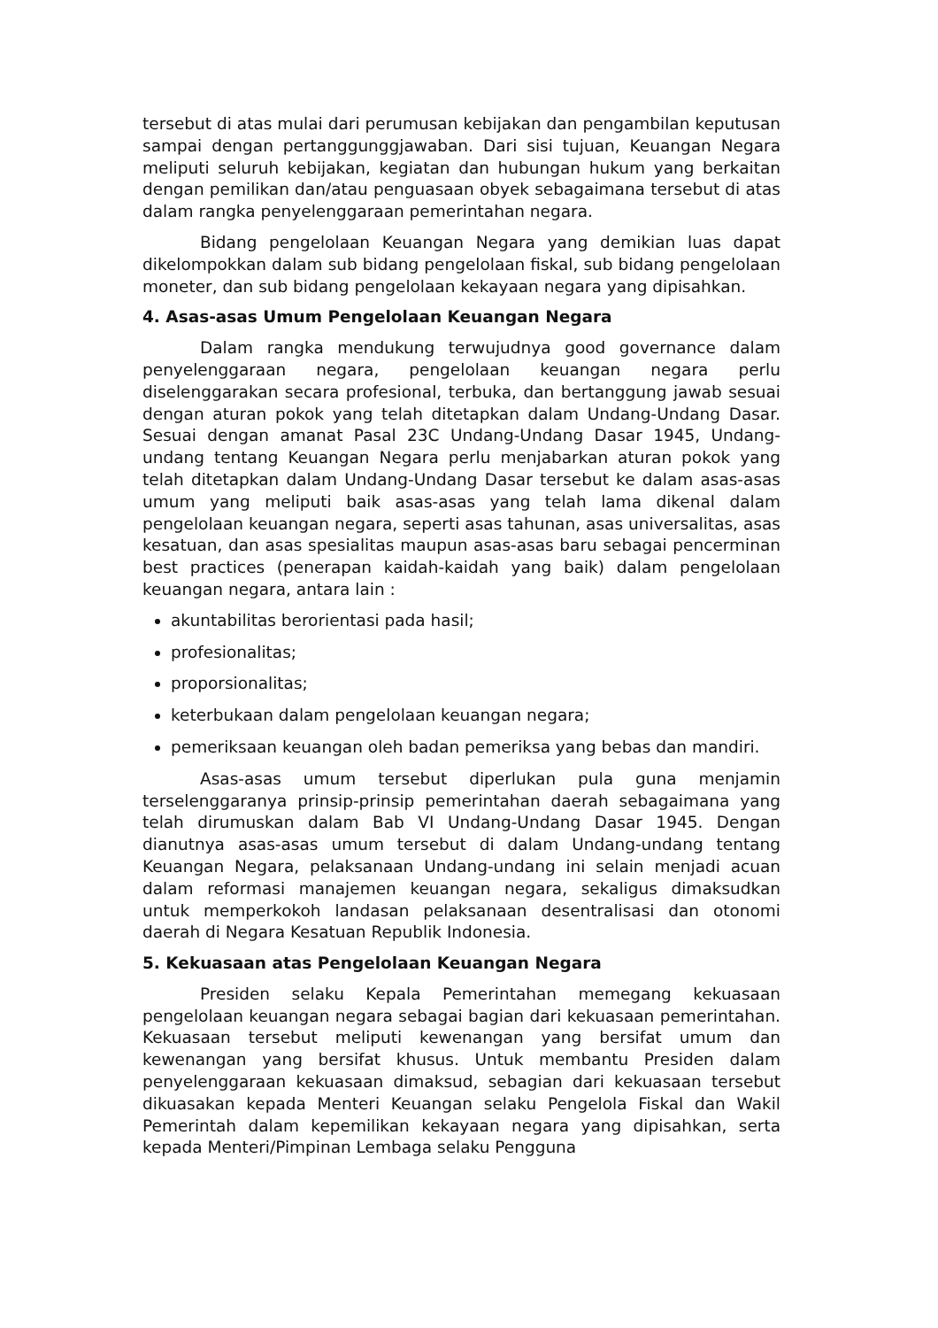tersebut di atas mulai dari perumusan kebijakan dan pengambilan keputusan sampai dengan pertanggunggjawaban. Dari sisi tujuan, Keuangan Negara meliputi seluruh kebijakan, kegiatan dan hubungan hukum yang berkaitan dengan pemilikan dan/atau penguasaan obyek sebagaimana tersebut di atas dalam rangka penyelenggaraan pemerintahan negara.
Bidang pengelolaan Keuangan Negara yang demikian luas dapat dikelompokkan dalam sub bidang pengelolaan fiskal, sub bidang pengelolaan moneter, dan sub bidang pengelolaan kekayaan negara yang dipisahkan.
4. Asas-asas Umum Pengelolaan Keuangan Negara
Dalam rangka mendukung terwujudnya good governance dalam penyelenggaraan negara, pengelolaan keuangan negara perlu diselenggarakan secara profesional, terbuka, dan bertanggung jawab sesuai dengan aturan pokok yang telah ditetapkan dalam Undang-Undang Dasar. Sesuai dengan amanat Pasal 23C Undang-Undang Dasar 1945, Undang-undang tentang Keuangan Negara perlu menjabarkan aturan pokok yang telah ditetapkan dalam Undang-Undang Dasar tersebut ke dalam asas-asas umum yang meliputi baik asas-asas yang telah lama dikenal dalam pengelolaan keuangan negara, seperti asas tahunan, asas universalitas, asas kesatuan, dan asas spesialitas maupun asas-asas baru sebagai pencerminan best practices (penerapan kaidah-kaidah yang baik) dalam pengelolaan keuangan negara, antara lain :
akuntabilitas berorientasi pada hasil;
profesionalitas;
proporsionalitas;
keterbukaan dalam pengelolaan keuangan negara;
pemeriksaan keuangan oleh badan pemeriksa yang bebas dan mandiri.
Asas-asas umum tersebut diperlukan pula guna menjamin terselenggaranya prinsip-prinsip pemerintahan daerah sebagaimana yang telah dirumuskan dalam Bab VI Undang-Undang Dasar 1945. Dengan dianutnya asas-asas umum tersebut di dalam Undang-undang tentang Keuangan Negara, pelaksanaan Undang-undang ini selain menjadi acuan dalam reformasi manajemen keuangan negara, sekaligus dimaksudkan untuk memperkokoh landasan pelaksanaan desentralisasi dan otonomi daerah di Negara Kesatuan Republik Indonesia.
5. Kekuasaan atas Pengelolaan Keuangan Negara
Presiden selaku Kepala Pemerintahan memegang kekuasaan pengelolaan keuangan negara sebagai bagian dari kekuasaan pemerintahan. Kekuasaan tersebut meliputi kewenangan yang bersifat umum dan kewenangan yang bersifat khusus. Untuk membantu Presiden dalam penyelenggaraan kekuasaan dimaksud, sebagian dari kekuasaan tersebut dikuasakan kepada Menteri Keuangan selaku Pengelola Fiskal dan Wakil Pemerintah dalam kepemilikan kekayaan negara yang dipisahkan, serta kepada Menteri/Pimpinan Lembaga selaku Pengguna